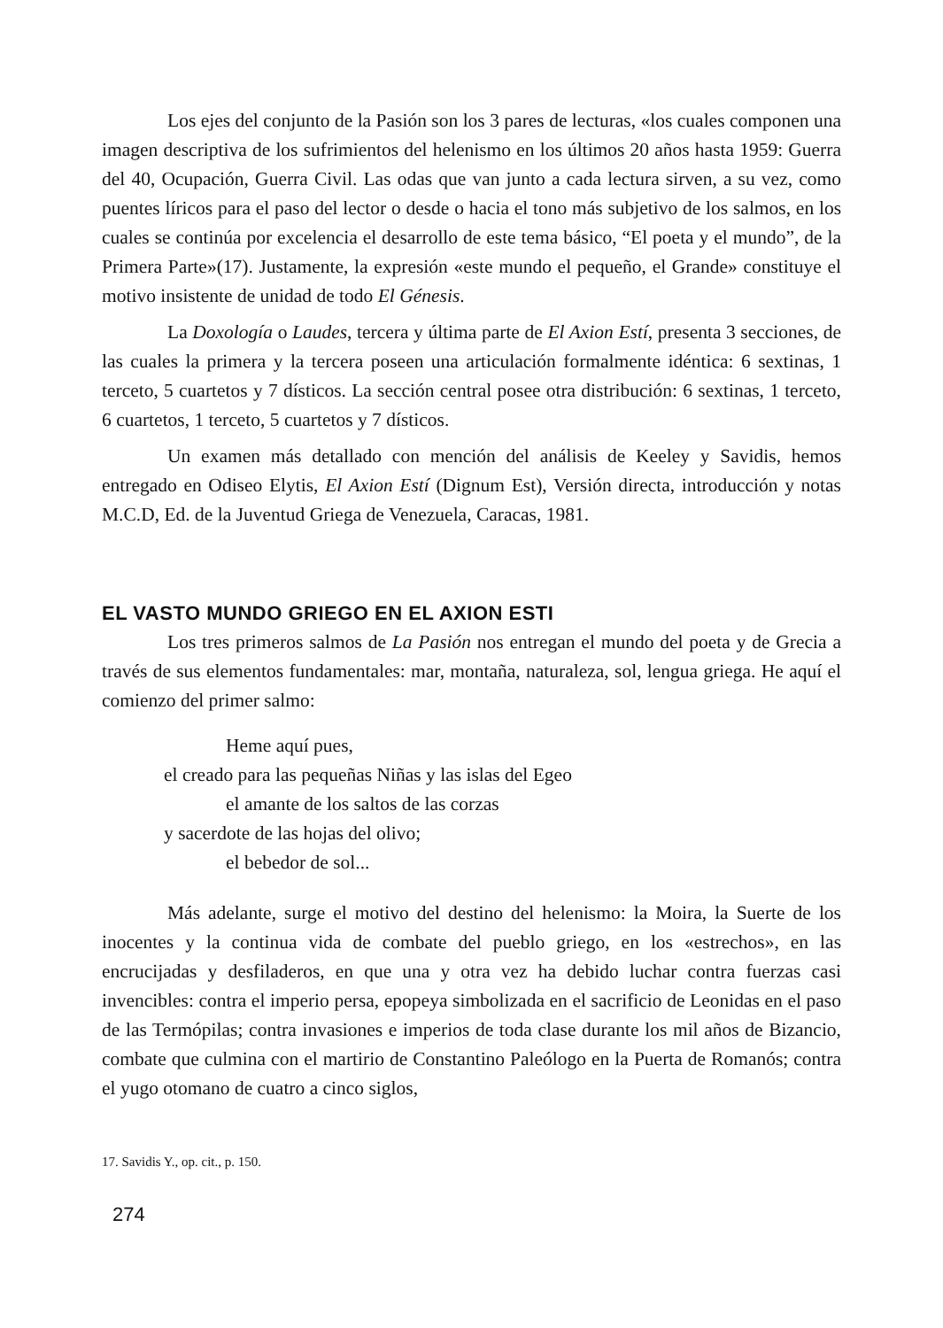Los ejes del conjunto de la Pasión son los 3 pares de lecturas, «los cuales componen una imagen descriptiva de los sufrimientos del helenismo en los últimos 20 años hasta 1959: Guerra del 40, Ocupación, Guerra Civil. Las odas que van junto a cada lectura sirven, a su vez, como puentes líricos para el paso del lector o desde o hacia el tono más subjetivo de los salmos, en los cuales se continúa por excelencia el desarrollo de este tema básico, “El poeta y el mundo”, de la Primera Parte»(17). Justamente, la expresión «este mundo el pequeño, el Grande» constituye el motivo insistente de unidad de todo El Génesis.
La Doxología o Laudes, tercera y última parte de El Axion Estí, presenta 3 secciones, de las cuales la primera y la tercera poseen una articulación formalmente idéntica: 6 sextinas, 1 terceto, 5 cuartetos y 7 dísticos. La sección central posee otra distribución: 6 sextinas, 1 terceto, 6 cuartetos, 1 terceto, 5 cuartetos y 7 dísticos.
Un examen más detallado con mención del análisis de Keeley y Savidis, hemos entregado en Odiseo Elytis, El Axion Estí (Dignum Est), Versión directa, introducción y notas M.C.D, Ed. de la Juventud Griega de Venezuela, Caracas, 1981.
EL VASTO MUNDO GRIEGO EN EL AXION ESTI
Los tres primeros salmos de La Pasión nos entregan el mundo del poeta y de Grecia a través de sus elementos fundamentales: mar, montaña, naturaleza, sol, lengua griega. He aquí el comienzo del primer salmo:
Heme aquí pues,
el creado para las pequeñas Niñas y las islas del Egeo
el amante de los saltos de las corzas
y sacerdote de las hojas del olivo;
el bebedor de sol...
Más adelante, surge el motivo del destino del helenismo: la Moira, la Suerte de los inocentes y la continua vida de combate del pueblo griego, en los «estrechos», en las encrucijadas y desfiladeros, en que una y otra vez ha debido luchar contra fuerzas casi invencibles: contra el imperio persa, epopeya simbolizada en el sacrificio de Leonidas en el paso de las Termópilas; contra invasiones e imperios de toda clase durante los mil años de Bizancio, combate que culmina con el martirio de Constantino Paleólogo en la Puerta de Romanós; contra el yugo otomano de cuatro a cinco siglos,
17. Savidis Y., op. cit., p. 150.
274